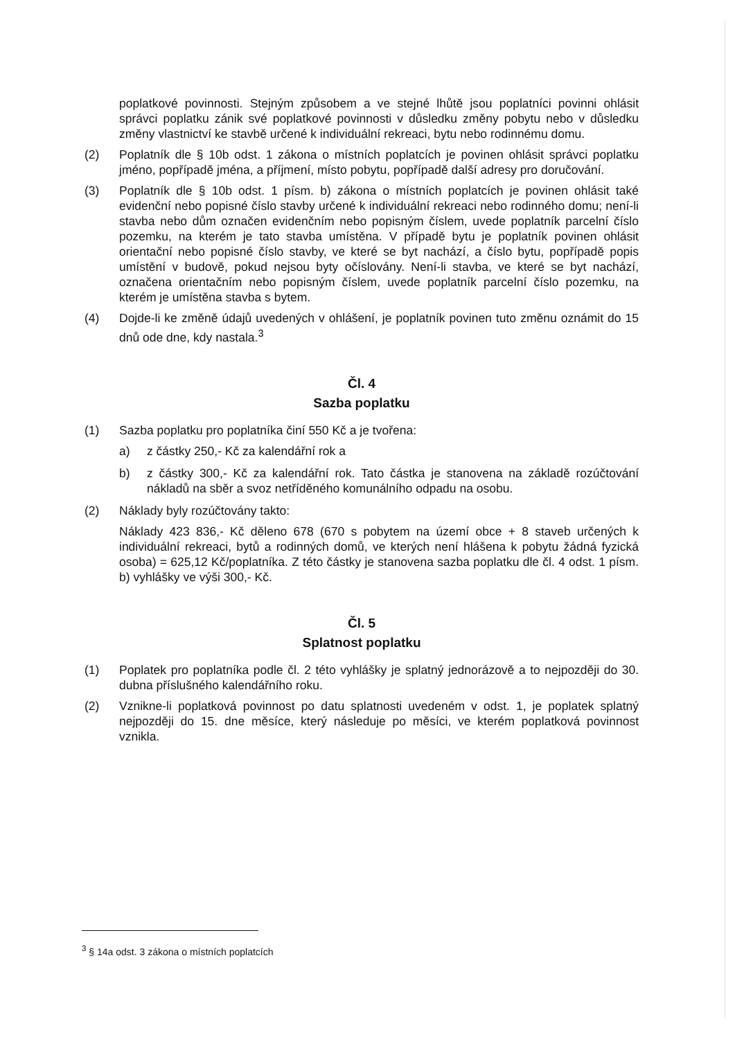poplatkové povinnosti. Stejným způsobem a ve stejné lhůtě jsou poplatníci povinni ohlásit správci poplatku zánik své poplatkové povinnosti v důsledku změny pobytu nebo v důsledku změny vlastnictví ke stavbě určené k individuální rekreaci, bytu nebo rodinnému domu.
(2) Poplatník dle § 10b odst. 1 zákona o místních poplatcích je povinen ohlásit správci poplatku jméno, popřípadě jména, a příjmení, místo pobytu, popřípadě další adresy pro doručování.
(3) Poplatník dle § 10b odst. 1 písm. b) zákona o místních poplatcích je povinen ohlásit také evidenční nebo popisné číslo stavby určené k individuální rekreaci nebo rodinného domu; není-li stavba nebo dům označen evidenčním nebo popisným číslem, uvede poplatník parcelní číslo pozemku, na kterém je tato stavba umístěna. V případě bytu je poplatník povinen ohlásit orientační nebo popisné číslo stavby, ve které se byt nachází, a číslo bytu, popřípadě popis umístění v budově, pokud nejsou byty očíslovány. Není-li stavba, ve které se byt nachází, označena orientačním nebo popisným číslem, uvede poplatník parcelní číslo pozemku, na kterém je umístěna stavba s bytem.
(4) Dojde-li ke změně údajů uvedených v ohlášení, je poplatník povinen tuto změnu oznámit do 15 dnů ode dne, kdy nastala.<sup>3</sup>
Čl. 4
Sazba poplatku
(1) Sazba poplatku pro poplatníka činí 550 Kč a je tvořena:
a) z částky 250,- Kč za kalendářní rok a
b) z částky 300,- Kč za kalendářní rok. Tato částka je stanovena na základě rozúčtování nákladů na sběr a svoz netříděného komunálního odpadu na osobu.
(2) Náklady byly rozúčtovány takto:
Náklady 423 836,- Kč děleno 678 (670 s pobytem na území obce + 8 staveb určených k individuální rekreaci, bytů a rodinných domů, ve kterých není hlášena k pobytu žádná fyzická osoba) = 625,12 Kč/poplatníka. Z této částky je stanovena sazba poplatku dle čl. 4 odst. 1 písm. b) vyhlášky ve výši 300,- Kč.
Čl. 5
Splatnost poplatku
(1) Poplatek pro poplatníka podle čl. 2 této vyhlášky je splatný jednorázově a to nejpozději do 30. dubna příslušného kalendářního roku.
(2) Vznikne-li poplatková povinnost po datu splatnosti uvedeném v odst. 1, je poplatek splatný nejpozději do 15. dne měsíce, který následuje po měsíci, ve kterém poplatková povinnost vznikla.
<sup>3</sup> § 14a odst. 3 zákona o místních poplatcích